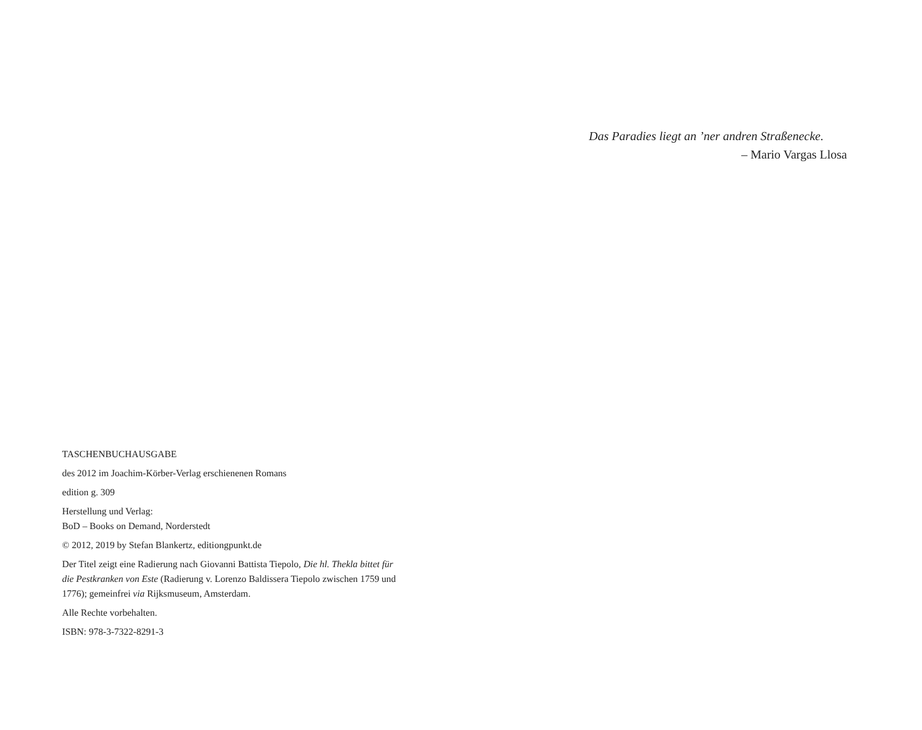Das Paradies liegt an ’ner andren Straßenecke.
– Mario Vargas Llosa
TASCHENBUCHAUSGABE
des 2012 im Joachim-Körber-Verlag erschienenen Romans
edition g. 309
Herstellung und Verlag:
BoD – Books on Demand, Norderstedt
© 2012, 2019 by Stefan Blankertz, editiongpunkt.de
Der Titel zeigt eine Radierung nach Giovanni Battista Tiepolo, Die hl. Thekla bittet für die Pestkranken von Este (Radierung v. Lorenzo Baldissera Tiepolo zwischen 1759 und 1776); gemeinfrei via Rijksmuseum, Amsterdam.
Alle Rechte vorbehalten.
ISBN: 978-3-7322-8291-3